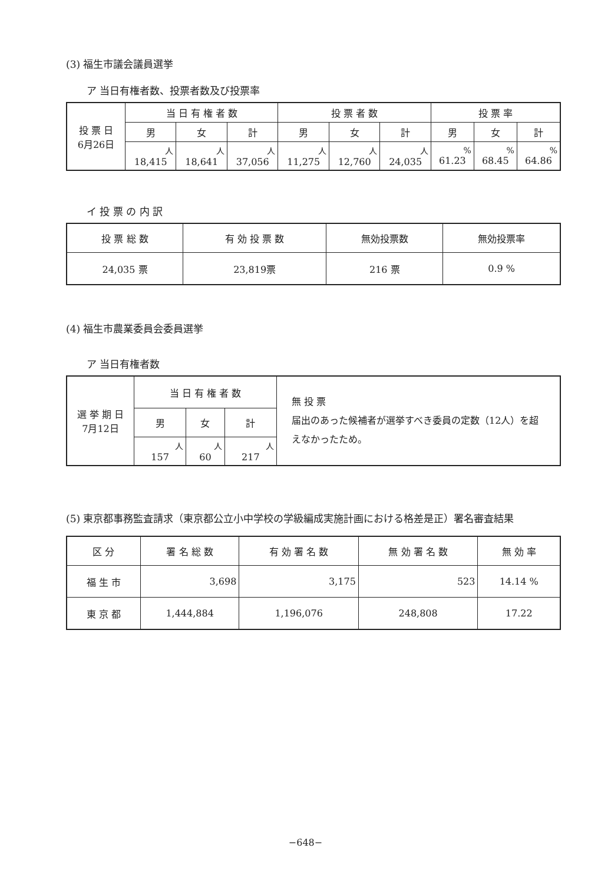(3) 福生市議会議員選挙
ア 当日有権者数、投票者数及び投票率
| 投 票 日 6月26日 | 当 日 有 権 者 数 | | | 投 票 者 数 | | | 投 票 率 | | |
| --- | --- | --- | --- | --- | --- | --- | --- | --- | --- |
| | 男 | 女 | 計 | 男 | 女 | 計 | 男 | 女 | 計 |
| | 人 18,415 | 人 18,641 | 人 37,056 | 人 11,275 | 人 12,760 | 人 24,035 | % 61.23 | % 68.45 | % 64.86 |
イ 投 票 の 内 訳
| 投 票 総 数 | 有 効 投 票 数 | 無効投票数 | 無効投票率 |
| --- | --- | --- | --- |
| 24,035 票 | 23,819票 | 216 票 | 0.9 % |
(4) 福生市農業委員会委員選挙
ア 当日有権者数
| 選 挙 期 日 7月12日 | 当 日 有 権 者 数 | | | 無 投 票 届出のあった候補者が選挙すべき委員の定数（12人）を超えなかったため。 |
| | 男 | 女 | 計 | |
| | 人 157 | 人 60 | 人 217 | |
(5) 東京都事務監査請求（東京都公立小中学校の学級編成実施計画における格差是正）署名審査結果
| 区 分 | 署 名 総 数 | 有 効 署 名 数 | 無 効 署 名 数 | 無 効 率 |
| --- | --- | --- | --- | --- |
| 福 生 市 | 3,698 | 3,175 | 523 | 14.14 % |
| 東 京 都 | 1,444,884 | 1,196,076 | 248,808 | 17.22 |
−648−